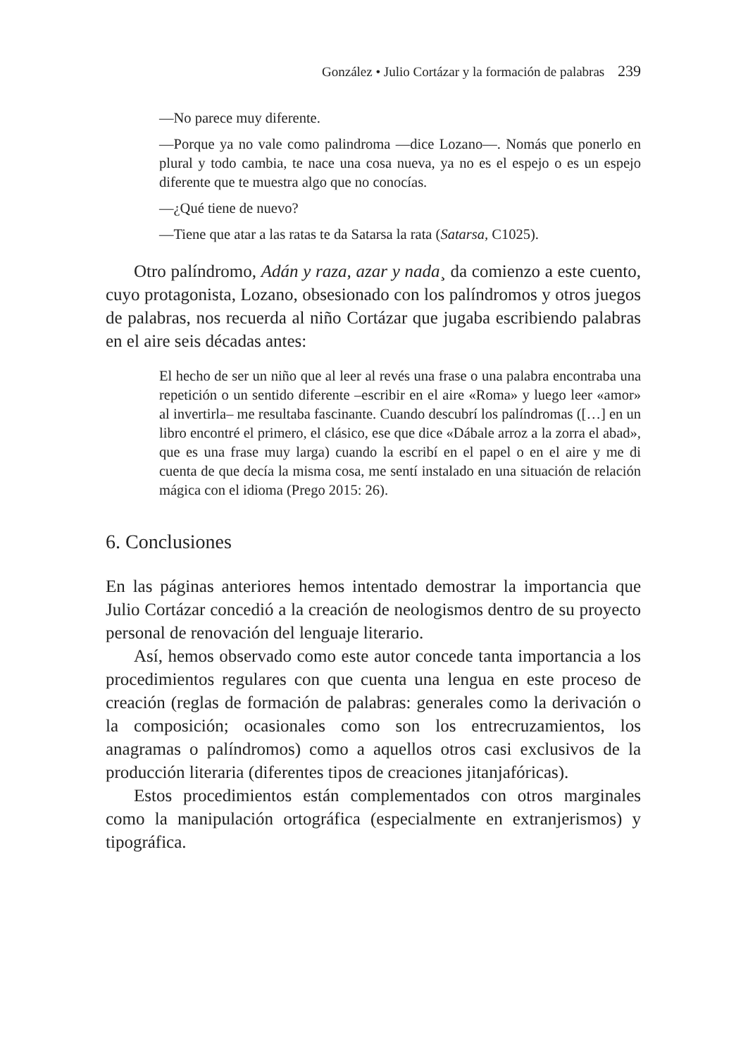González • Julio Cortázar y la formación de palabras 239
—No parece muy diferente.
—Porque ya no vale como palindroma —dice Lozano—. Nomás que ponerlo en plural y todo cambia, te nace una cosa nueva, ya no es el espejo o es un espejo diferente que te muestra algo que no conocías.
—¿Qué tiene de nuevo?
—Tiene que atar a las ratas te da Satarsa la rata (Satarsa, C1025).
Otro palíndromo, Adán y raza, azar y nada¸ da comienzo a este cuento, cuyo protagonista, Lozano, obsesionado con los palíndromos y otros juegos de palabras, nos recuerda al niño Cortázar que jugaba escribiendo palabras en el aire seis décadas antes:
El hecho de ser un niño que al leer al revés una frase o una palabra encontraba una repetición o un sentido diferente –escribir en el aire «Roma» y luego leer «amor» al invertirla– me resultaba fascinante. Cuando descubrí los palíndromas ([…] en un libro encontré el primero, el clásico, ese que dice «Dábale arroz a la zorra el abad», que es una frase muy larga) cuando la escribí en el papel o en el aire y me di cuenta de que decía la misma cosa, me sentí instalado en una situación de relación mágica con el idioma (Prego 2015: 26).
6. Conclusiones
En las páginas anteriores hemos intentado demostrar la importancia que Julio Cortázar concedió a la creación de neologismos dentro de su proyecto personal de renovación del lenguaje literario.
Así, hemos observado como este autor concede tanta importancia a los procedimientos regulares con que cuenta una lengua en este proceso de creación (reglas de formación de palabras: generales como la derivación o la composición; ocasionales como son los entrecruzamientos, los anagramas o palíndromos) como a aquellos otros casi exclusivos de la producción literaria (diferentes tipos de creaciones jitanjafóricas).
Estos procedimientos están complementados con otros marginales como la manipulación ortográfica (especialmente en extranjerismos) y tipográfica.